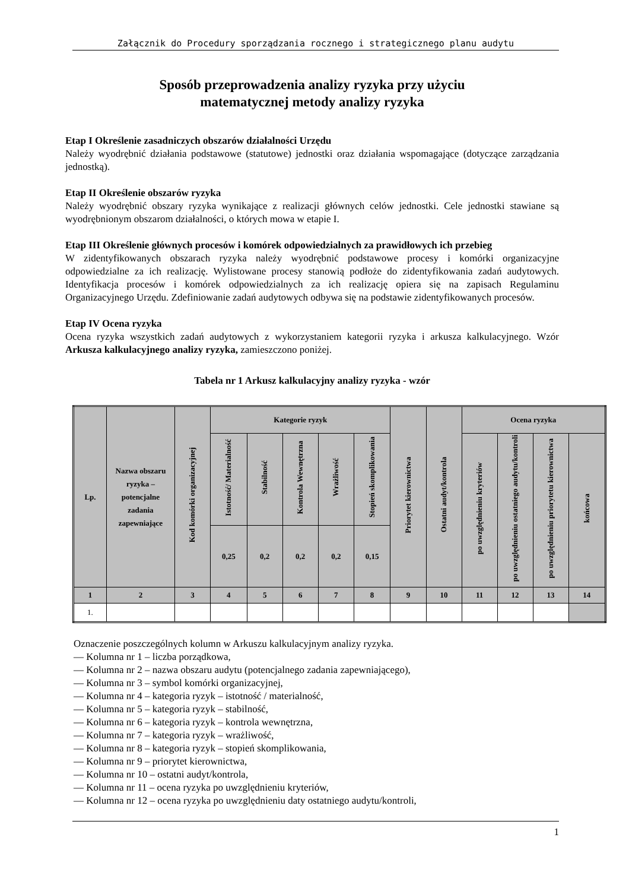Załącznik do Procedury sporządzania rocznego i strategicznego planu audytu
Sposób przeprowadzenia analizy ryzyka przy użyciu
matematycznej metody analizy ryzyka
Etap I Określenie zasadniczych obszarów działalności Urzędu
Należy wyodrębnić działania podstawowe (statutowe) jednostki oraz działania wspomagające (dotyczące zarządzania jednostką).
Etap II Określenie obszarów ryzyka
Należy wyodrębnić obszary ryzyka wynikające z realizacji głównych celów jednostki. Cele jednostki stawiane są wyodrębnionym obszarom działalności, o których mowa w etapie I.
Etap III Określenie głównych procesów i komórek odpowiedzialnych za prawidłowych ich przebieg
W zidentyfikowanych obszarach ryzyka należy wyodrębnić podstawowe procesy i komórki organizacyjne odpowiedzialne za ich realizację. Wylistowane procesy stanowią podłoże do zidentyfikowania zadań audytowych. Identyfikacja procesów i komórek odpowiedzialnych za ich realizację opiera się na zapisach Regulaminu Organizacyjnego Urzędu. Zdefiniowanie zadań audytowych odbywa się na podstawie zidentyfikowanych procesów.
Etap IV Ocena ryzyka
Ocena ryzyka wszystkich zadań audytowych z wykorzystaniem kategorii ryzyka i arkusza kalkulacyjnego. Wzór Arkusza kalkulacyjnego analizy ryzyka, zamieszczono poniżej.
Tabela nr 1 Arkusz kalkulacyjny analizy ryzyka - wzór
| Lp. | Nazwa obszaru ryzyka – potencjalne zadania zapewniające | Kod komórki organizacyjnej | Kategorie ryzyk | | | | | Priorytet kierownictwa | Ostatni audyt/kontrola | Ocena ryzyka | | | |
| --- | --- | --- | --- | --- | --- | --- | --- | --- | --- | --- | --- | --- | --- |
| | | | Istotność/ Materialność | Stabilność | Kontrola Wewnętrzna | Wrażliwość | Stopień skomplikowania | | | po uwzględnieniu kryteriów | po uwzględnieniu ostatniego audytu/kontroli | po uwzględnieniu priorytetu kierownictwa | końcowa |
| | | | 0,25 | 0,2 | 0,2 | 0,2 | 0,15 | | | | | | |
| 1 | 2 | 3 | 4 | 5 | 6 | 7 | 8 | 9 | 10 | 11 | 12 | 13 | 14 |
| 1. | | | | | | | | | | | | | |
Oznaczenie poszczególnych kolumn w Arkuszu kalkulacyjnym analizy ryzyka.
— Kolumna nr 1 – liczba porządkowa,
— Kolumna nr 2 – nazwa obszaru audytu (potencjalnego zadania zapewniającego),
— Kolumna nr 3 – symbol komórki organizacyjnej,
— Kolumna nr 4 – kategoria ryzyk – istotność / materialność,
— Kolumna nr 5 – kategoria ryzyk – stabilność,
— Kolumna nr 6 – kategoria ryzyk – kontrola wewnętrzna,
— Kolumna nr 7 – kategoria ryzyk – wrażliwość,
— Kolumna nr 8 – kategoria ryzyk – stopień skomplikowania,
— Kolumna nr 9 – priorytet kierownictwa,
— Kolumna nr 10 – ostatni audyt/kontrola,
— Kolumna nr 11 – ocena ryzyka po uwzględnieniu kryteriów,
— Kolumna nr 12 – ocena ryzyka po uwzględnieniu daty ostatniego audytu/kontroli,
1